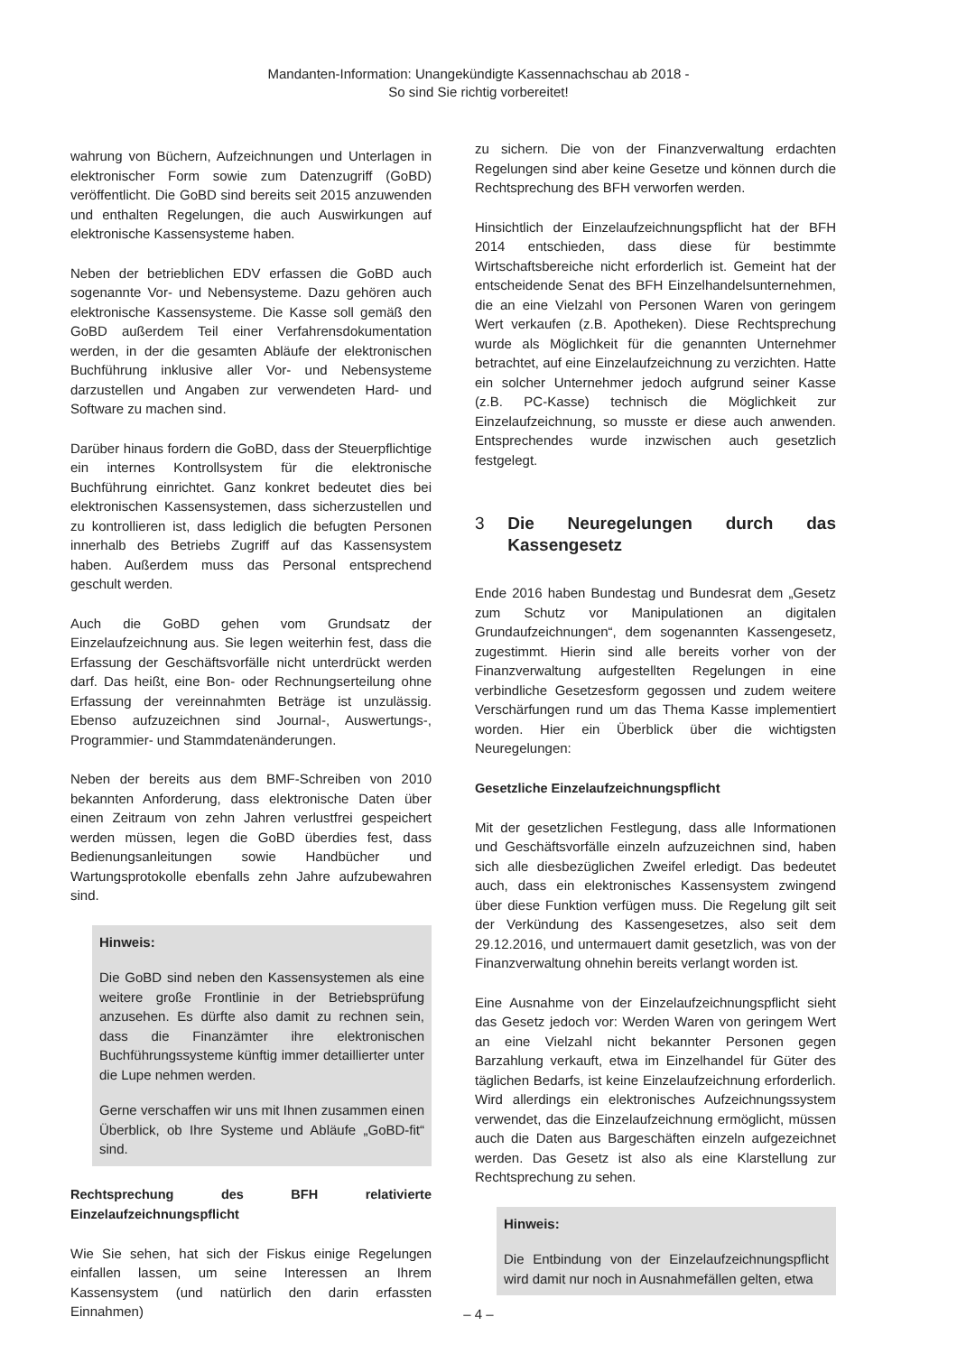Mandanten-Information: Unangekündigte Kassennachschau ab 2018 -
So sind Sie richtig vorbereitet!
wahrung von Büchern, Aufzeichnungen und Unterlagen in elektronischer Form sowie zum Datenzugriff (GoBD) veröffentlicht. Die GoBD sind bereits seit 2015 anzuwenden und enthalten Regelungen, die auch Auswirkungen auf elektronische Kassensysteme haben.
Neben der betrieblichen EDV erfassen die GoBD auch sogenannte Vor- und Nebensysteme. Dazu gehören auch elektronische Kassensysteme. Die Kasse soll gemäß den GoBD außerdem Teil einer Verfahrensdokumentation werden, in der die gesamten Abläufe der elektronischen Buchführung inklusive aller Vor- und Nebensysteme darzustellen und Angaben zur verwendeten Hard- und Software zu machen sind.
Darüber hinaus fordern die GoBD, dass der Steuerpflichtige ein internes Kontrollsystem für die elektronische Buchführung einrichtet. Ganz konkret bedeutet dies bei elektronischen Kassensystemen, dass sicherzustellen und zu kontrollieren ist, dass lediglich die befugten Personen innerhalb des Betriebs Zugriff auf das Kassensystem haben. Außerdem muss das Personal entsprechend geschult werden.
Auch die GoBD gehen vom Grundsatz der Einzelaufzeichnung aus. Sie legen weiterhin fest, dass die Erfassung der Geschäftsvorfälle nicht unterdrückt werden darf. Das heißt, eine Bon- oder Rechnungserteilung ohne Erfassung der vereinnahmten Beträge ist unzulässig. Ebenso aufzuzeichnen sind Journal-, Auswertungs-, Programmier- und Stammdatenänderungen.
Neben der bereits aus dem BMF-Schreiben von 2010 bekannten Anforderung, dass elektronische Daten über einen Zeitraum von zehn Jahren verlustfrei gespeichert werden müssen, legen die GoBD überdies fest, dass Bedienungsanleitungen sowie Handbücher und Wartungsprotokolle ebenfalls zehn Jahre aufzubewahren sind.
Hinweis:
Die GoBD sind neben den Kassensystemen als eine weitere große Frontlinie in der Betriebsprüfung anzusehen. Es dürfte also damit zu rechnen sein, dass die Finanzämter ihre elektronischen Buchführungssysteme künftig immer detaillierter unter die Lupe nehmen werden.
Gerne verschaffen wir uns mit Ihnen zusammen einen Überblick, ob Ihre Systeme und Abläufe „GoBD-fit“ sind.
Rechtsprechung des BFH relativierte Einzelaufzeichnungspflicht
Wie Sie sehen, hat sich der Fiskus einige Regelungen einfallen lassen, um seine Interessen an Ihrem Kassensystem (und natürlich den darin erfassten Einnahmen)
zu sichern. Die von der Finanzverwaltung erdachten Regelungen sind aber keine Gesetze und können durch die Rechtsprechung des BFH verworfen werden.
Hinsichtlich der Einzelaufzeichnungspflicht hat der BFH 2014 entschieden, dass diese für bestimmte Wirtschaftsbereiche nicht erforderlich ist. Gemeint hat der entscheidende Senat des BFH Einzelhandelsunternehmen, die an eine Vielzahl von Personen Waren von geringem Wert verkaufen (z.B. Apotheken). Diese Rechtsprechung wurde als Möglichkeit für die genannten Unternehmer betrachtet, auf eine Einzelaufzeichnung zu verzichten. Hatte ein solcher Unternehmer jedoch aufgrund seiner Kasse (z.B. PC-Kasse) technisch die Möglichkeit zur Einzelaufzeichnung, so musste er diese auch anwenden. Entsprechendes wurde inzwischen auch gesetzlich festgelegt.
3 Die Neuregelungen durch das Kassengesetz
Ende 2016 haben Bundestag und Bundesrat dem „Gesetz zum Schutz vor Manipulationen an digitalen Grundaufzeichnungen“, dem sogenannten Kassengesetz, zugestimmt. Hierin sind alle bereits vorher von der Finanzverwaltung aufgestellten Regelungen in eine verbindliche Gesetzesform gegossen und zudem weitere Verschärfungen rund um das Thema Kasse implementiert worden. Hier ein Überblick über die wichtigsten Neuregelungen:
Gesetzliche Einzelaufzeichnungspflicht
Mit der gesetzlichen Festlegung, dass alle Informationen und Geschäftsvorfälle einzeln aufzuzeichnen sind, haben sich alle diesbezüglichen Zweifel erledigt. Das bedeutet auch, dass ein elektronisches Kassensystem zwingend über diese Funktion verfügen muss. Die Regelung gilt seit der Verkündung des Kassengesetzes, also seit dem 29.12.2016, und untermauert damit gesetzlich, was von der Finanzverwaltung ohnehin bereits verlangt worden ist.
Eine Ausnahme von der Einzelaufzeichnungspflicht sieht das Gesetz jedoch vor: Werden Waren von geringem Wert an eine Vielzahl nicht bekannter Personen gegen Barzahlung verkauft, etwa im Einzelhandel für Güter des täglichen Bedarfs, ist keine Einzelaufzeichnung erforderlich. Wird allerdings ein elektronisches Aufzeichnungssystem verwendet, das die Einzelaufzeichnung ermöglicht, müssen auch die Daten aus Bargeschäften einzeln aufgezeichnet werden. Das Gesetz ist also als eine Klarstellung zur Rechtsprechung zu sehen.
Hinweis:
Die Entbindung von der Einzelaufzeichnungspflicht wird damit nur noch in Ausnahmefällen gelten, etwa
– 4 –